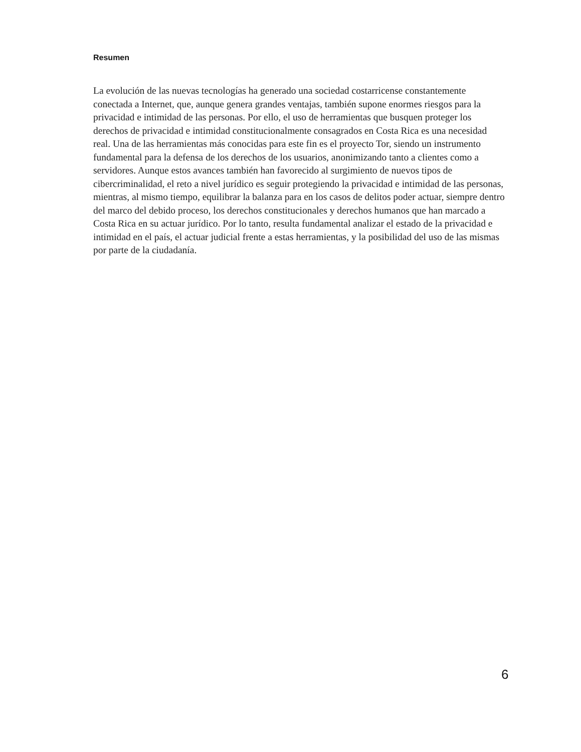Resumen
La evolución de las nuevas tecnologías ha generado una sociedad costarricense constantemente conectada a Internet, que, aunque genera grandes ventajas, también supone enormes riesgos para la privacidad e intimidad de las personas. Por ello, el uso de herramientas que busquen proteger los derechos de privacidad e intimidad constitucionalmente consagrados en Costa Rica es una necesidad real. Una de las herramientas más conocidas para este fin es el proyecto Tor, siendo un instrumento fundamental para la defensa de los derechos de los usuarios, anonimizando tanto a clientes como a servidores. Aunque estos avances también han favorecido al surgimiento de nuevos tipos de cibercriminalidad, el reto a nivel jurídico es seguir protegiendo la privacidad e intimidad de las personas, mientras, al mismo tiempo, equilibrar la balanza para en los casos de delitos poder actuar, siempre dentro del marco del debido proceso, los derechos constitucionales y derechos humanos que han marcado a Costa Rica en su actuar jurídico. Por lo tanto, resulta fundamental analizar el estado de la privacidad e intimidad en el país, el actuar judicial frente a estas herramientas, y la posibilidad del uso de las mismas por parte de la ciudadanía.
6